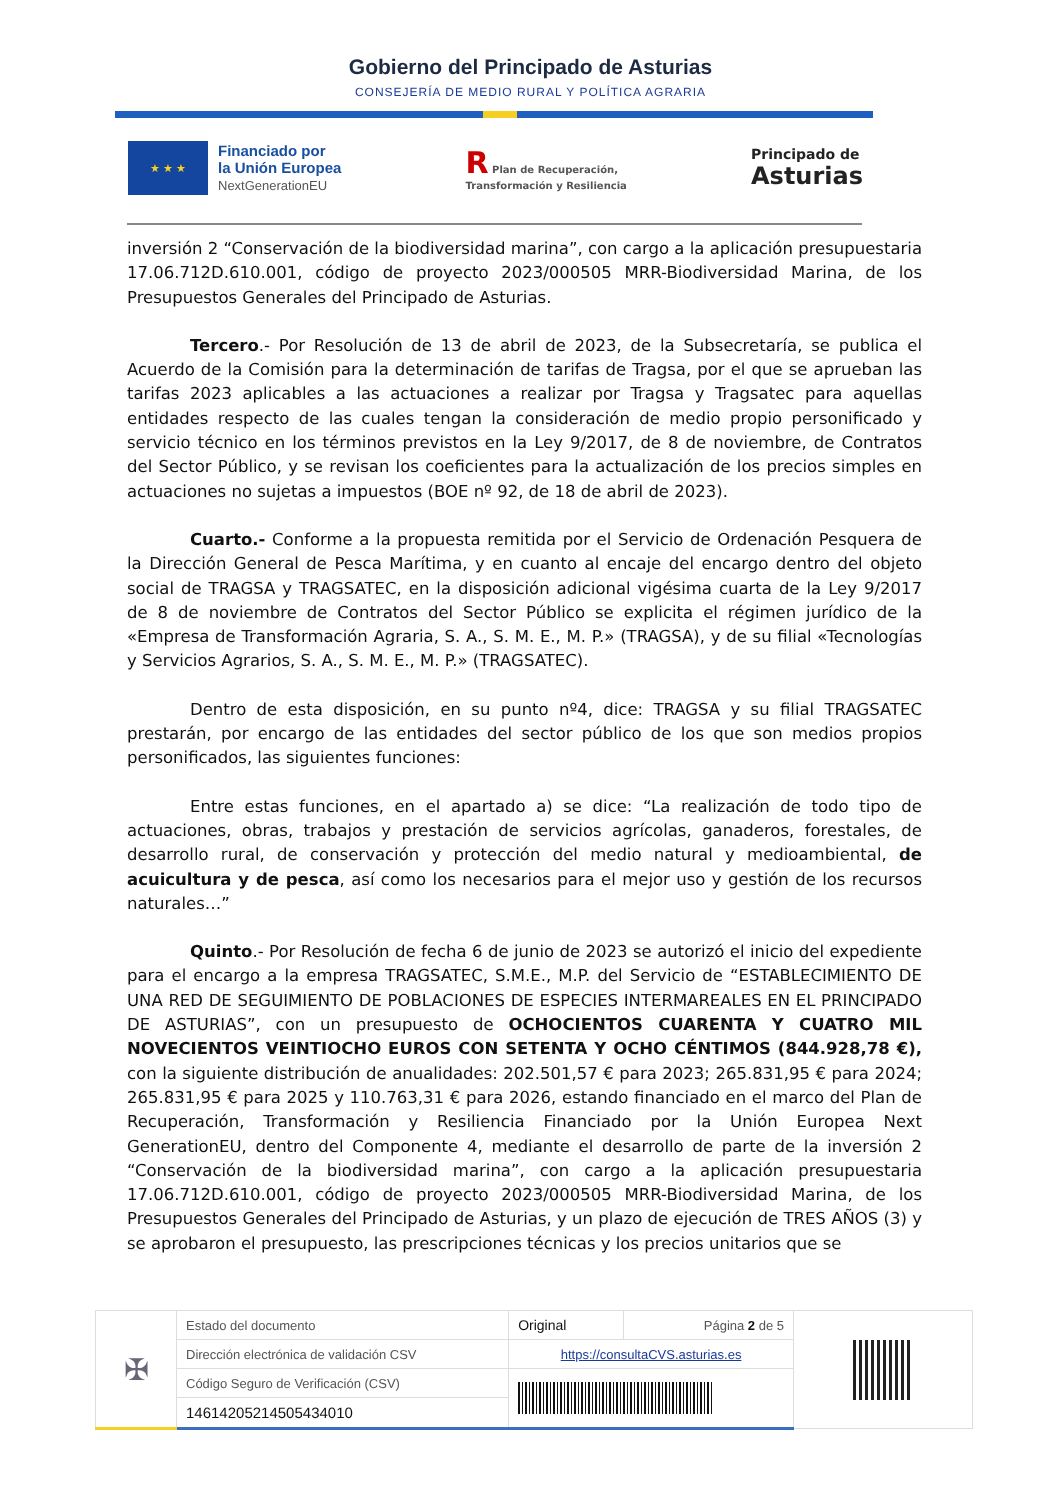Gobierno del Principado de Asturias
CONSEJERÍA DE MEDIO RURAL Y POLÍTICA AGRARIA
★ ★ ★
Financiado por
la Unión Europea
NextGenerationEU
R Plan de Recuperación,
Transformación y Resiliencia
Principado de
Asturias
inversión 2 “Conservación de la biodiversidad marina”, con cargo a la aplicación presupuestaria 17.06.712D.610.001, código de proyecto 2023/000505 MRR-Biodiversidad Marina, de los Presupuestos Generales del Principado de Asturias.
Tercero.- Por Resolución de 13 de abril de 2023, de la Subsecretaría, se publica el Acuerdo de la Comisión para la determinación de tarifas de Tragsa, por el que se aprueban las tarifas 2023 aplicables a las actuaciones a realizar por Tragsa y Tragsatec para aquellas entidades respecto de las cuales tengan la consideración de medio propio personificado y servicio técnico en los términos previstos en la Ley 9/2017, de 8 de noviembre, de Contratos del Sector Público, y se revisan los coeficientes para la actualización de los precios simples en actuaciones no sujetas a impuestos (BOE nº 92, de 18 de abril de 2023).
Cuarto.- Conforme a la propuesta remitida por el Servicio de Ordenación Pesquera de la Dirección General de Pesca Marítima, y en cuanto al encaje del encargo dentro del objeto social de TRAGSA y TRAGSATEC, en la disposición adicional vigésima cuarta de la Ley 9/2017 de 8 de noviembre de Contratos del Sector Público se explicita el régimen jurídico de la «Empresa de Transformación Agraria, S. A., S. M. E., M. P.» (TRAGSA), y de su filial «Tecnologías y Servicios Agrarios, S. A., S. M. E., M. P.» (TRAGSATEC).
Dentro de esta disposición, en su punto nº4, dice: TRAGSA y su filial TRAGSATEC prestarán, por encargo de las entidades del sector público de los que son medios propios personificados, las siguientes funciones:
Entre estas funciones, en el apartado a) se dice: “La realización de todo tipo de actuaciones, obras, trabajos y prestación de servicios agrícolas, ganaderos, forestales, de desarrollo rural, de conservación y protección del medio natural y medioambiental, de acuicultura y de pesca, así como los necesarios para el mejor uso y gestión de los recursos naturales…”
Quinto.- Por Resolución de fecha 6 de junio de 2023 se autorizó el inicio del expediente para el encargo a la empresa TRAGSATEC, S.M.E., M.P. del Servicio de “ESTABLECIMIENTO DE UNA RED DE SEGUIMIENTO DE POBLACIONES DE ESPECIES INTERMAREALES EN EL PRINCIPADO DE ASTURIAS”, con un presupuesto de OCHOCIENTOS CUARENTA Y CUATRO MIL NOVECIENTOS VEINTIOCHO EUROS CON SETENTA Y OCHO CÉNTIMOS (844.928,78 €), con la siguiente distribución de anualidades: 202.501,57 € para 2023; 265.831,95 € para 2024; 265.831,95 € para 2025 y 110.763,31 € para 2026, estando financiado en el marco del Plan de Recuperación, Transformación y Resiliencia Financiado por la Unión Europea Next GenerationEU, dentro del Componente 4, mediante el desarrollo de parte de la inversión 2 “Conservación de la biodiversidad marina”, con cargo a la aplicación presupuestaria 17.06.712D.610.001, código de proyecto 2023/000505 MRR-Biodiversidad Marina, de los Presupuestos Generales del Principado de Asturias, y un plazo de ejecución de TRES AÑOS (3) y se aprobaron el presupuesto, las prescripciones técnicas y los precios unitarios que se
| ✠ | Estado del documento | Original | Página 2 de 5 | |
| | Dirección electrónica de validación CSV | https://consultaCVS.asturias.es | | |
| | Código Seguro de Verificación (CSV) | | | |
| | 14614205214505434010 | | | |